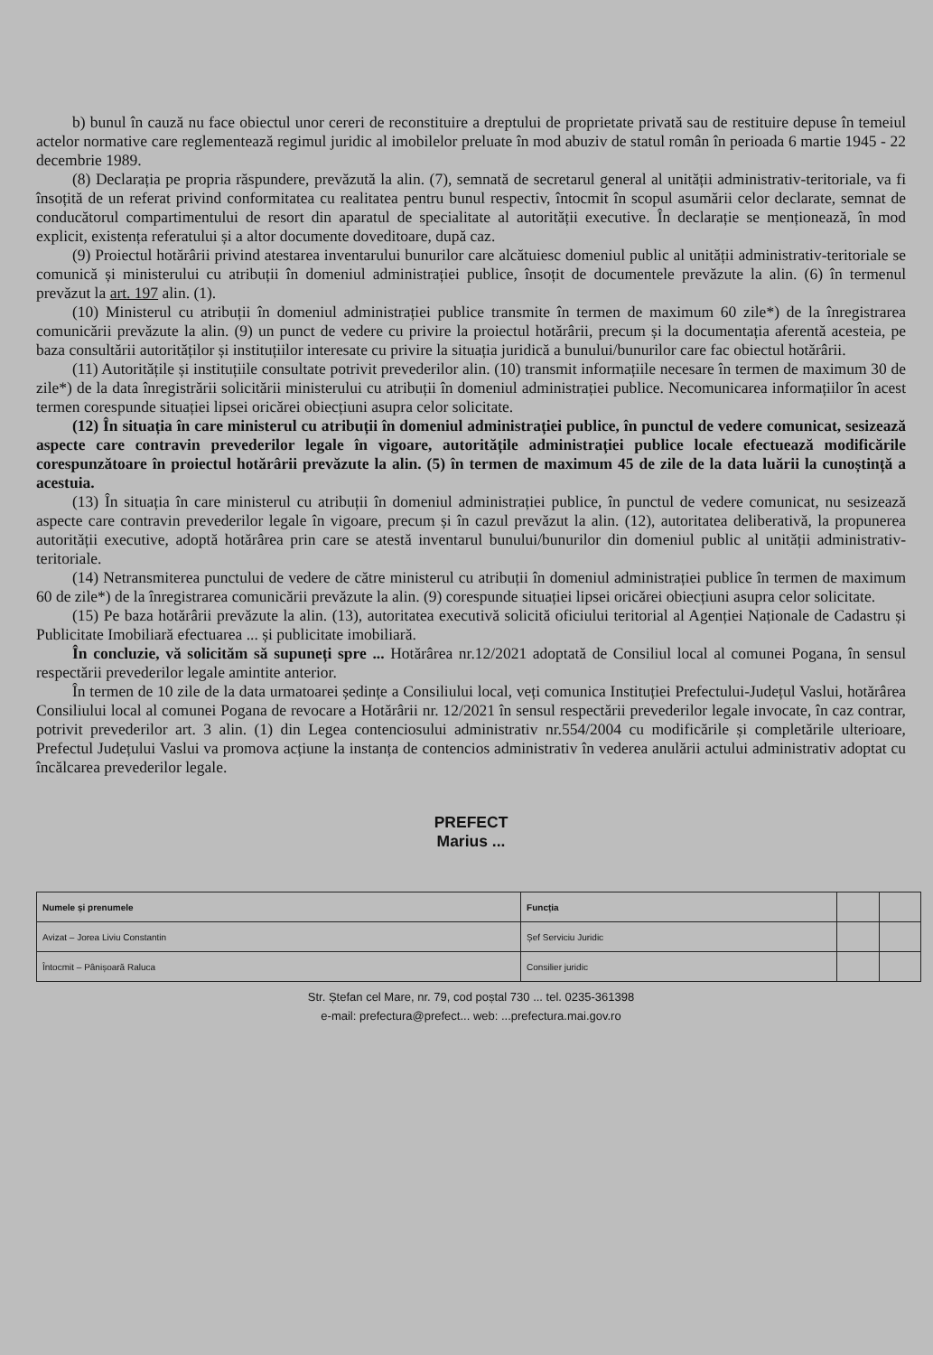b) bunul în cauză nu face obiectul unor cereri de reconstituire a dreptului de proprietate privată sau de restituire depuse în temeiul actelor normative care reglementează regimul juridic al imobilelor preluate în mod abuziv de statul român în perioada 6 martie 1945 - 22 decembrie 1989.
(8) Declarația pe propria răspundere, prevăzută la alin. (7), semnată de secretarul general al unității administrativ-teritoriale, va fi însoțită de un referat privind conformitatea cu realitatea pentru bunul respectiv, întocmit în scopul asumării celor declarate, semnat de conducătorul compartimentului de resort din aparatul de specialitate al autorității executive. În declarație se menționează, în mod explicit, existența referatului și a altor documente doveditoare, după caz.
(9) Proiectul hotărârii privind atestarea inventarului bunurilor care alcătuiesc domeniul public al unității administrativ-teritoriale se comunică și ministerului cu atribuții în domeniul administrației publice, însoțit de documentele prevăzute la alin. (6) în termenul prevăzut la art. 197 alin. (1).
(10) Ministerul cu atribuții în domeniul administrației publice transmite în termen de maximum 60 zile*) de la înregistrarea comunicării prevăzute la alin. (9) un punct de vedere cu privire la proiectul hotărârii, precum și la documentația aferentă acesteia, pe baza consultării autorităților și instituțiilor interesate cu privire la situația juridică a bunului/bunurilor care fac obiectul hotărârii.
(11) Autoritățile și instituțiile consultate potrivit prevederilor alin. (10) transmit informațiile necesare în termen de maximum 30 de zile*) de la data înregistrării solicitării ministerului cu atribuții în domeniul administrației publice. Necomunicarea informațiilor în acest termen corespunde situației lipsei oricărei obiecțiuni asupra celor solicitate.
(12) În situația în care ministerul cu atribuții în domeniul administrației publice, în punctul de vedere comunicat, sesizează aspecte care contravin prevederilor legale în vigoare, autoritățile administrației publice locale efectuează modificările corespunzătoare în proiectul hotărârii prevăzute la alin. (5) în termen de maximum 45 de zile de la data luării la cunoștință a acestuia.
(13) În situația în care ministerul cu atribuții în domeniul administrației publice, în punctul de vedere comunicat, nu sesizează aspecte care contravin prevederilor legale în vigoare, precum și în cazul prevăzut la alin. (12), autoritatea deliberativă, la propunerea autorității executive, adoptă hotărârea prin care se atestă inventarul bunului/bunurilor din domeniul public al unității administrativ-teritoriale.
(14) Netransmiterea punctului de vedere de către ministerul cu atribuții în domeniul administrației publice în termen de maximum 60 de zile*) de la înregistrarea comunicării prevăzute la alin. (9) corespunde situației lipsei oricărei obiecțiuni asupra celor solicitate.
(15) Pe baza hotărârii prevăzute la alin. (13), autoritatea executivă solicită oficiului teritorial al Agenției Naționale de Cadastru și Publicitate Imobiliară efectuarea ... și publicitate imobiliară.
În concluzie, vă solicităm să supuneți spre ... Hotărârea nr.12/2021 adoptată de Consiliul local al comunei Pogana, în sensul respectării prevederilor legale amintite anterior.
În termen de 10 zile de la data urmatoarei ședințe a Consiliului local, veți comunica Instituției Prefectului-Județul Vaslui, hotărârea Consiliului local al comunei Pogana de revocare a Hotărârii nr. 12/2021 în sensul respectării prevederilor legale invocate, în caz contrar, potrivit prevederilor art. 3 alin. (1) din Legea contenciosului administrativ nr.554/2004 cu modificările și completările ulterioare, Prefectul Județului Vaslui va promova acțiune la instanța de contencios administrativ în vederea anulării actului administrativ adoptat cu încălcarea prevederilor legale.
PREFECT
Marius ...
| Numele și prenumele | Funcția | | |
| --- | --- | --- | --- |
| Avizat – Jorea Liviu Constantin | Șef Serviciu Juridic | | |
| Întocmit – Pânișoară Raluca | Consilier juridic | | |
Str. Ștefan cel Mare, nr. 79, cod poștal 730 ... tel. 0235-361398
e-mail: prefectura@prefect... web: ...prefectura.mai.gov.ro